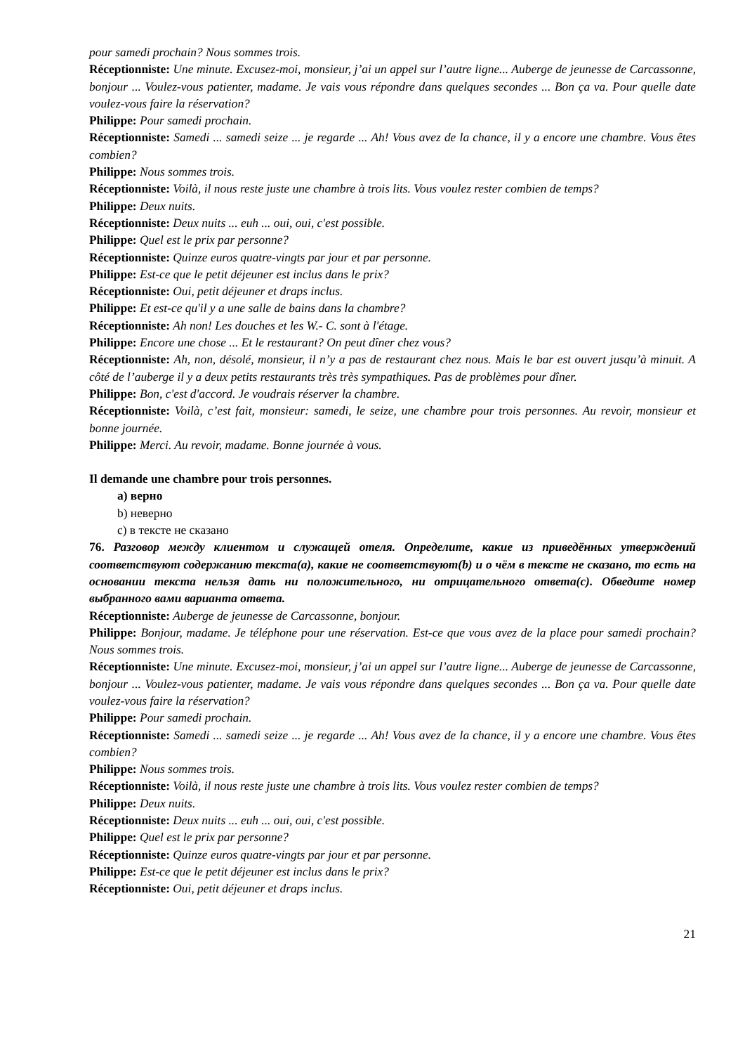pour samedi prochain? Nous sommes trois.
Réceptionniste: Une minute. Excusez-moi, monsieur, j’ai un appel sur l’autre ligne... Auberge de jeunesse de Carcassonne, bonjour ... Voulez-vous patienter, madame. Je vais vous répondre dans quelques secondes ... Bon ça va. Pour quelle date voulez-vous faire la réservation?
Philippe: Pour samedi prochain.
Réceptionniste: Samedi ... samedi seize ... je regarde ... Ah! Vous avez de la chance, il y a encore une chambre. Vous êtes combien?
Philippe: Nous sommes trois.
Réceptionniste: Voilà, il nous reste juste une chambre à trois lits. Vous voulez rester combien de temps?
Philippe: Deux nuits.
Réceptionniste: Deux nuits ... euh ... oui, oui, c'est possible.
Philippe: Quel est le prix par personne?
Réceptionniste: Quinze euros quatre-vingts par jour et par personne.
Philippe: Est-ce que le petit déjeuner est inclus dans le prix?
Réceptionniste: Oui, petit déjeuner et draps inclus.
Philippe: Et est-ce qu'il y a une salle de bains dans la chambre?
Réceptionniste: Ah non! Les douches et les W.- C. sont à l'étage.
Philippe: Encore une chose ... Et le restaurant? On peut dîner chez vous?
Réceptionniste: Ah, non, désolé, monsieur, il n’y a pas de restaurant chez nous. Mais le bar est ouvert jusqu’à minuit. A côté de l’auberge il y a deux petits restaurants très très sympathiques. Pas de problèmes pour dîner.
Philippe: Bon, c'est d'accord. Je voudrais réserver la chambre.
Réceptionniste: Voilà, c’est fait, monsieur: samedi, le seize, une chambre pour trois personnes. Au revoir, monsieur et bonne journée.
Philippe: Merci. Au revoir, madame. Bonne journée à vous.
Il demande une chambre pour trois personnes.
a) верно
b) неверно
c) в тексте не сказано
76. Разговор между клиентом и служащей отеля. Определите, какие из приведённых утверждений соответствуют содержанию текста(a), какие не соответствуют(b) и о чём в тексте не сказано, то есть на основании текста нельзя дать ни положительного, ни отрицательного ответа(c). Обведите номер выбранного вами варианта ответа.
Réceptionniste: Auberge de jeunesse de Carcassonne, bonjour.
Philippe: Bonjour, madame. Je téléphone pour une réservation. Est-ce que vous avez de la place pour samedi prochain? Nous sommes trois.
Réceptionniste: Une minute. Excusez-moi, monsieur, j’ai un appel sur l’autre ligne... Auberge de jeunesse de Carcassonne, bonjour ... Voulez-vous patienter, madame. Je vais vous répondre dans quelques secondes ... Bon ça va. Pour quelle date voulez-vous faire la réservation?
Philippe: Pour samedi prochain.
Réceptionniste: Samedi ... samedi seize ... je regarde ... Ah! Vous avez de la chance, il y a encore une chambre. Vous êtes combien?
Philippe: Nous sommes trois.
Réceptionniste: Voilà, il nous reste juste une chambre à trois lits. Vous voulez rester combien de temps?
Philippe: Deux nuits.
Réceptionniste: Deux nuits ... euh ... oui, oui, c'est possible.
Philippe: Quel est le prix par personne?
Réceptionniste: Quinze euros quatre-vingts par jour et par personne.
Philippe: Est-ce que le petit déjeuner est inclus dans le prix?
Réceptionniste: Oui, petit déjeuner et draps inclus.
21